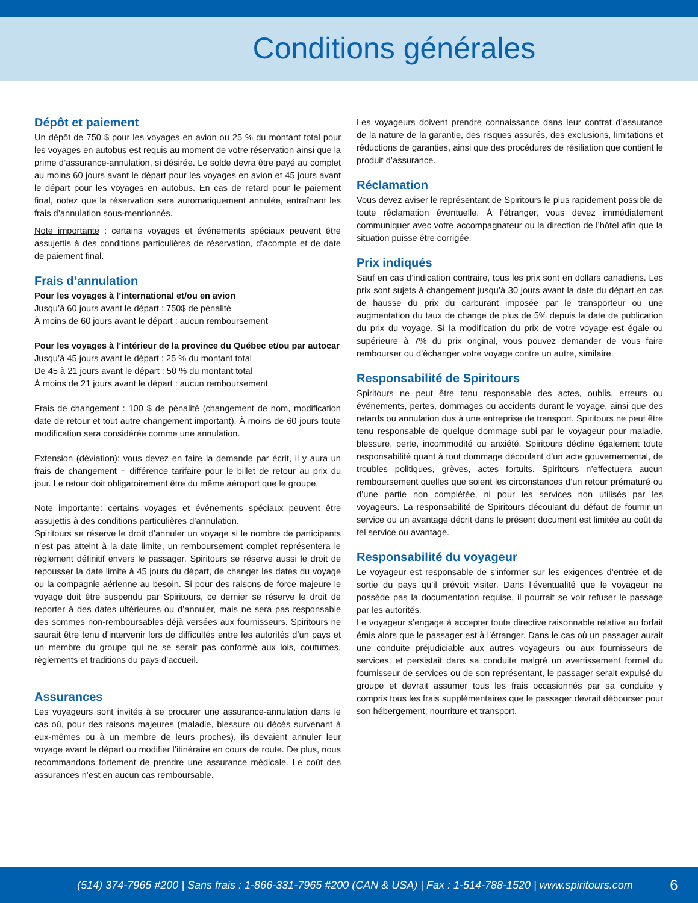Conditions générales
Dépôt et paiement
Un dépôt de 750 $ pour les voyages en avion ou 25 % du montant total pour les voyages en autobus est requis au moment de votre réservation ainsi que la prime d’assurance-annulation, si désirée. Le solde devra être payé au complet au moins 60 jours avant le départ pour les voyages en avion et 45 jours avant le départ pour les voyages en autobus. En cas de retard pour le paiement final, notez que la réservation sera automatiquement annulée, entraînant les frais d’annulation sous-mentionnés.
Note importante : certains voyages et événements spéciaux peuvent être assujettis à des conditions particulières de réservation, d’acompte et de date de paiement final.
Frais d’annulation
Pour les voyages à l’international et/ou en avion
Jusqu’à 60 jours avant le départ : 750$ de pénalité
À moins de 60 jours avant le départ : aucun remboursement
Pour les voyages à l’intérieur de la province du Québec et/ou par autocar
Jusqu’à 45 jours avant le départ : 25 % du montant total
De 45 à 21 jours avant le départ : 50 % du montant total
À moins de 21 jours avant le départ : aucun remboursement
Frais de changement : 100 $ de pénalité (changement de nom, modification date de retour et tout autre changement important). À moins de 60 jours toute modification sera considérée comme une annulation.
Extension (déviation): vous devez en faire la demande par écrit, il y aura un frais de changement + différence tarifaire pour le billet de retour au prix du jour. Le retour doit obligatoirement être du même aéroport que le groupe.
Note importante: certains voyages et événements spéciaux peuvent être assujettis à des conditions particulières d’annulation.
Spiritours se réserve le droit d’annuler un voyage si le nombre de participants n’est pas atteint à la date limite, un remboursement complet représentera le règlement définitif envers le passager. Spiritours se réserve aussi le droit de repousser la date limite à 45 jours du départ, de changer les dates du voyage ou la compagnie aérienne au besoin. Si pour des raisons de force majeure le voyage doit être suspendu par Spiritours, ce dernier se réserve le droit de reporter à des dates ultérieures ou d’annuler, mais ne sera pas responsable des sommes non-remboursables déjà versées aux fournisseurs. Spiritours ne saurait être tenu d’intervenir lors de difficultés entre les autorités d’un pays et un membre du groupe qui ne se serait pas conformé aux lois, coutumes, règlements et traditions du pays d’accueil.
Assurances
Les voyageurs sont invités à se procurer une assurance-annulation dans le cas où, pour des raisons majeures (maladie, blessure ou décès survenant à eux-mêmes ou à un membre de leurs proches), ils devaient annuler leur voyage avant le départ ou modifier l’itinéraire en cours de route. De plus, nous recommandons fortement de prendre une assurance médicale. Le coût des assurances n’est en aucun cas remboursable.
Les voyageurs doivent prendre connaissance dans leur contrat d’assurance de la nature de la garantie, des risques assurés, des exclusions, limitations et réductions de garanties, ainsi que des procédures de résiliation que contient le produit d’assurance.
Réclamation
Vous devez aviser le représentant de Spiritours le plus rapidement possible de toute réclamation éventuelle. À l’étranger, vous devez immédiatement communiquer avec votre accompagnateur ou la direction de l’hôtel afin que la situation puisse être corrigée.
Prix indiqués
Sauf en cas d’indication contraire, tous les prix sont en dollars canadiens. Les prix sont sujets à changement jusqu’à 30 jours avant la date du départ en cas de hausse du prix du carburant imposée par le transporteur ou une augmentation du taux de change de plus de 5% depuis la date de publication du prix du voyage. Si la modification du prix de votre voyage est égale ou supérieure à 7% du prix original, vous pouvez demander de vous faire rembourser ou d’échanger votre voyage contre un autre, similaire.
Responsabilité de Spiritours
Spiritours ne peut être tenu responsable des actes, oublis, erreurs ou événements, pertes, dommages ou accidents durant le voyage, ainsi que des retards ou annulation dus à une entreprise de transport. Spiritours ne peut être tenu responsable de quelque dommage subi par le voyageur pour maladie, blessure, perte, incommodité ou anxiété. Spiritours décline également toute responsabilité quant à tout dommage découlant d’un acte gouvernemental, de troubles politiques, grèves, actes fortuits. Spiritours n’effectuera aucun remboursement quelles que soient les circonstances d’un retour prématuré ou d’une partie non complétée, ni pour les services non utilisés par les voyageurs. La responsabilité de Spiritours découlant du défaut de fournir un service ou un avantage décrit dans le présent document est limitée au coût de tel service ou avantage.
Responsabilité du voyageur
Le voyageur est responsable de s’informer sur les exigences d’entrée et de sortie du pays qu’il prévoit visiter. Dans l’éventualité que le voyageur ne possède pas la documentation requise, il pourrait se voir refuser le passage par les autorités.
Le voyageur s’engage à accepter toute directive raisonnable relative au forfait émis alors que le passager est à l’étranger. Dans le cas où un passager aurait une conduite préjudiciable aux autres voyageurs ou aux fournisseurs de services, et persistait dans sa conduite malgré un avertissement formel du fournisseur de services ou de son représentant, le passager serait expulsé du groupe et devrait assumer tous les frais occasionnés par sa conduite y compris tous les frais supplémentaires que le passager devrait débourser pour son hébergement, nourriture et transport.
(514) 374-7965 #200 | Sans frais : 1-866-331-7965 #200 (CAN & USA) | Fax : 1-514-788-1520 | www.spiritours.com 6